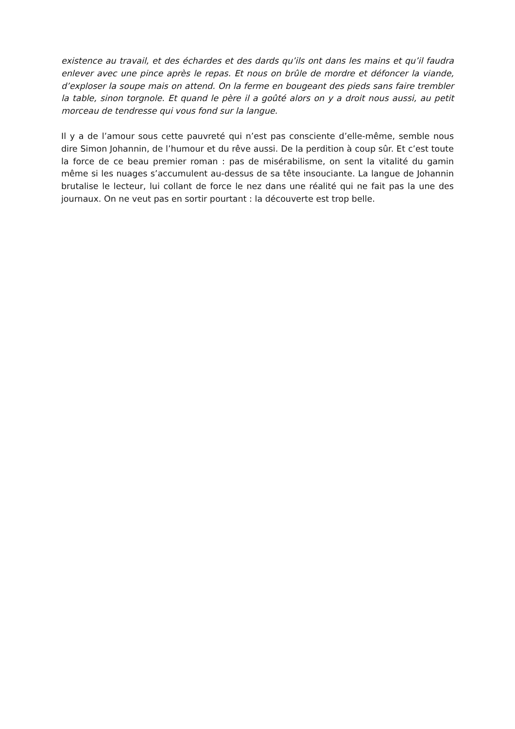existence au travail, et des échardes et des dards qu’ils ont dans les mains et qu’il faudra enlever avec une pince après le repas. Et nous on brûle de mordre et défoncer la viande, d’exploser la soupe mais on attend. On la ferme en bougeant des pieds sans faire trembler la table, sinon torgnole. Et quand le père il a goûté alors on y a droit nous aussi, au petit morceau de tendresse qui vous fond sur la langue.
Il y a de l’amour sous cette pauvreté qui n’est pas consciente d’elle-même, semble nous dire Simon Johannin, de l’humour et du rêve aussi. De la perdition à coup sûr. Et c’est toute la force de ce beau premier roman : pas de misérabilisme, on sent la vitalité du gamin même si les nuages s’accumulent au-dessus de sa tête insouciante. La langue de Johannin brutalise le lecteur, lui collant de force le nez dans une réalité qui ne fait pas la une des journaux. On ne veut pas en sortir pourtant : la découverte est trop belle.